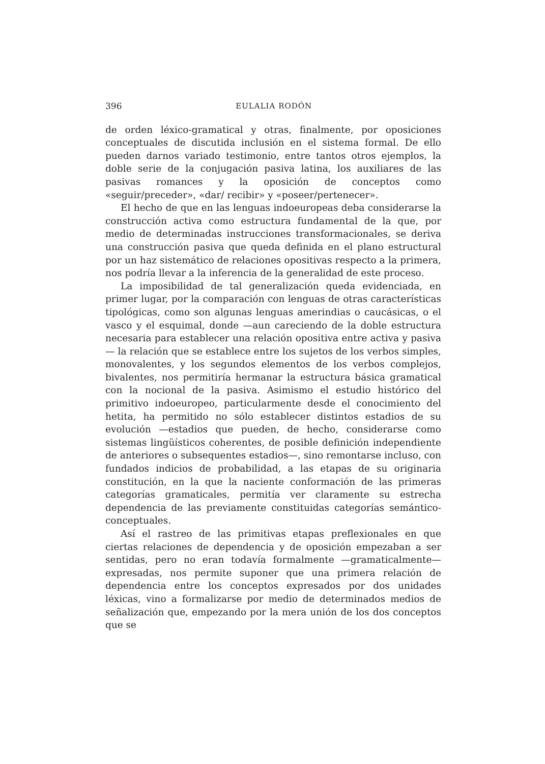396 EULALIA RODÓN
de orden léxico-gramatical y otras, finalmente, por oposiciones conceptuales de discutida inclusión en el sistema formal. De ello pueden darnos variado testimonio, entre tantos otros ejemplos, la doble serie de la conjugación pasiva latina, los auxiliares de las pasivas romances y la oposición de conceptos como «seguir/preceder», «dar/ recibir» y «poseer/pertenecer».
El hecho de que en las lenguas indoeuropeas deba considerarse la construcción activa como estructura fundamental de la que, por medio de determinadas instrucciones transformacionales, se deriva una construcción pasiva que queda definida en el plano estructural por un haz sistemático de relaciones opositivas respecto a la primera, nos podría llevar a la inferencia de la generalidad de este proceso.
La imposibilidad de tal generalización queda evidenciada, en primer lugar, por la comparación con lenguas de otras características tipológicas, como son algunas lenguas amerindias o caucásicas, o el vasco y el esquimal, donde —aun careciendo de la doble estructura necesaria para establecer una relación opositiva entre activa y pasiva— la relación que se establece entre los sujetos de los verbos simples, monovalentes, y los segundos elementos de los verbos complejos, bivalentes, nos permitiría hermanar la estructura básica gramatical con la nocional de la pasiva. Asimismo el estudio histórico del primitivo indoeuropeo, particularmente desde el conocimiento del hetita, ha permitido no sólo establecer distintos estadios de su evolución —estadios que pueden, de hecho, considerarse como sistemas lingüísticos coherentes, de posible definición independiente de anteriores o subsequentes estadios—, sino remontarse incluso, con fundados indicios de probabilidad, a las etapas de su originaria constitución, en la que la naciente conformación de las primeras categorías gramaticales, permitía ver claramente su estrecha dependencia de las previamente constituidas categorías semántico-conceptuales.
Así el rastreo de las primitivas etapas preflexionales en que ciertas relaciones de dependencia y de oposición empezaban a ser sentidas, pero no eran todavía formalmente —gramaticalmente— expresadas, nos permite suponer que una primera relación de dependencia entre los conceptos expresados por dos unidades léxicas, vino a formalizarse por medio de determinados medios de señalización que, empezando por la mera unión de los dos conceptos que se